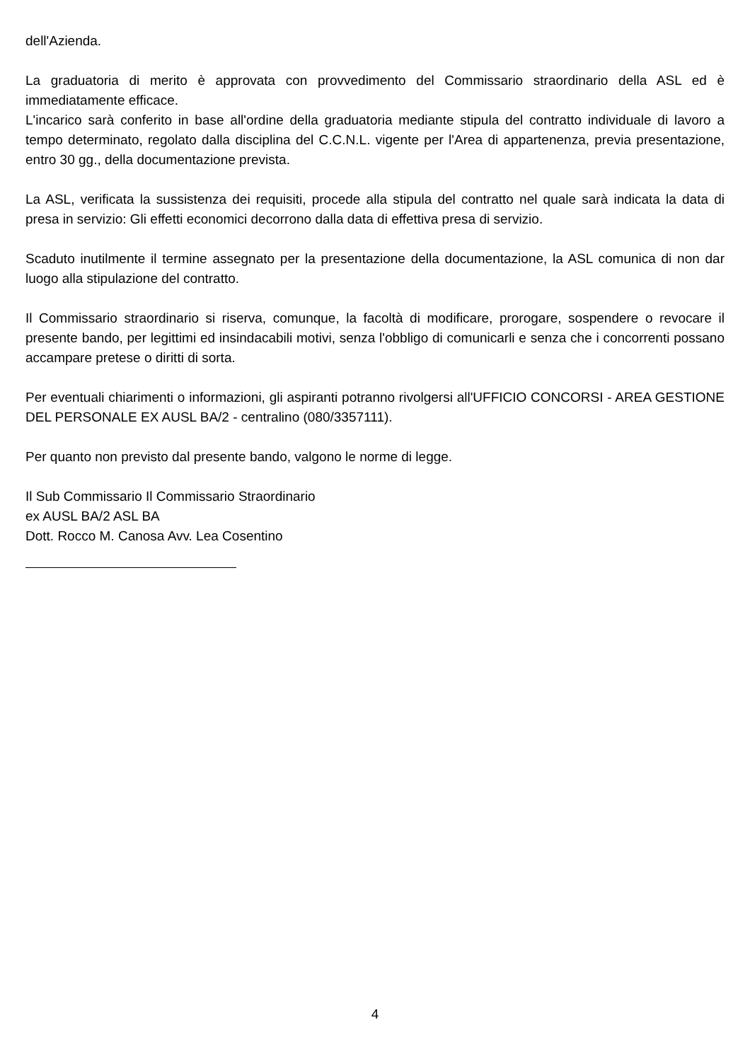dell'Azienda.
La graduatoria di merito è approvata con provvedimento del Commissario straordinario della ASL ed è immediatamente efficace.
L'incarico sarà conferito in base all'ordine della graduatoria mediante stipula del contratto individuale di lavoro a tempo determinato, regolato dalla disciplina del C.C.N.L. vigente per l'Area di appartenenza, previa presentazione, entro 30 gg., della documentazione prevista.
La ASL, verificata la sussistenza dei requisiti, procede alla stipula del contratto nel quale sarà indicata la data di presa in servizio: Gli effetti economici decorrono dalla data di effettiva presa di servizio.
Scaduto inutilmente il termine assegnato per la presentazione della documentazione, la ASL comunica di non dar luogo alla stipulazione del contratto.
Il Commissario straordinario si riserva, comunque, la facoltà di modificare, prorogare, sospendere o revocare il presente bando, per legittimi ed insindacabili motivi, senza l'obbligo di comunicarli e senza che i concorrenti possano accampare pretese o diritti di sorta.
Per eventuali chiarimenti o informazioni, gli aspiranti potranno rivolgersi all'UFFICIO CONCORSI - AREA GESTIONE DEL PERSONALE EX AUSL BA/2 - centralino (080/3357111).
Per quanto non previsto dal presente bando, valgono le norme di legge.
Il Sub Commissario Il Commissario Straordinario
ex AUSL BA/2 ASL BA
Dott. Rocco M. Canosa Avv. Lea Cosentino
4